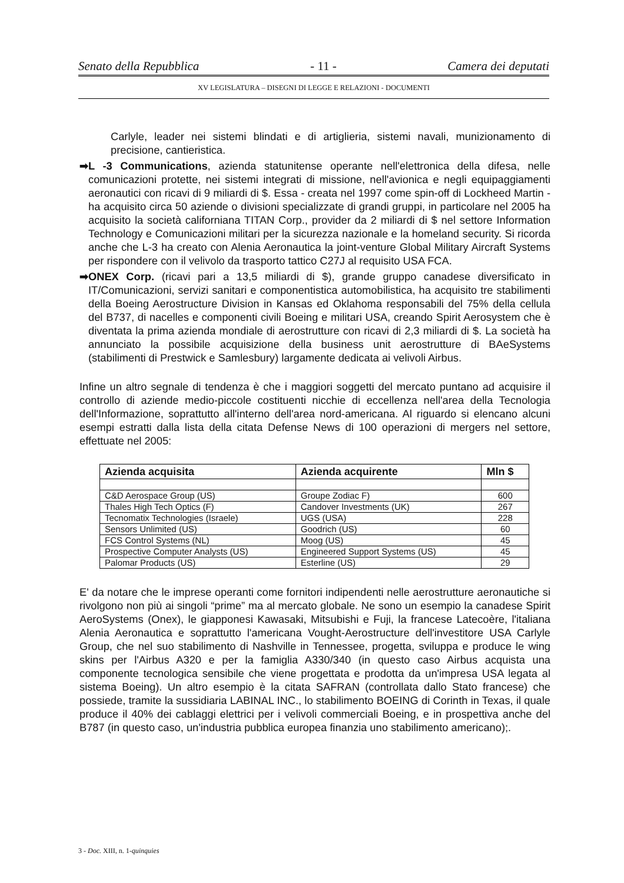Senato della Repubblica - 11 - Camera dei deputati
XV LEGISLATURA – DISEGNI DI LEGGE E RELAZIONI - DOCUMENTI
Carlyle, leader nei sistemi blindati e di artiglieria, sistemi navali, munizionamento di precisione, cantieristica.
➡ L -3 Communications, azienda statunitense operante nell'elettronica della difesa, nelle comunicazioni protette, nei sistemi integrati di missione, nell'avionica e negli equipaggiamenti aeronautici con ricavi di 9 miliardi di $. Essa - creata nel 1997 come spin-off di Lockheed Martin - ha acquisito circa 50 aziende o divisioni specializzate di grandi gruppi, in particolare nel 2005 ha acquisito la società californiana TITAN Corp., provider da 2 miliardi di $ nel settore Information Technology e Comunicazioni militari per la sicurezza nazionale e la homeland security. Si ricorda anche che L-3 ha creato con Alenia Aeronautica la joint-venture Global Military Aircraft Systems per rispondere con il velivolo da trasporto tattico C27J al requisito USA FCA.
➡ ONEX Corp. (ricavi pari a 13,5 miliardi di $), grande gruppo canadese diversificato in IT/Comunicazioni, servizi sanitari e componentistica automobilistica, ha acquisito tre stabilimenti della Boeing Aerostructure Division in Kansas ed Oklahoma responsabili del 75% della cellula del B737, di nacelles e componenti civili Boeing e militari USA, creando Spirit Aerosystem che è diventata la prima azienda mondiale di aerostrutture con ricavi di 2,3 miliardi di $. La società ha annunciato la possibile acquisizione della business unit aerostrutture di BAeSystems (stabilimenti di Prestwick e Samlesbury) largamente dedicata ai velivoli Airbus.
Infine un altro segnale di tendenza è che i maggiori soggetti del mercato puntano ad acquisire il controllo di aziende medio-piccole costituenti nicchie di eccellenza nell'area della Tecnologia dell'Informazione, soprattutto all'interno dell'area nord-americana. Al riguardo si elencano alcuni esempi estratti dalla lista della citata Defense News di 100 operazioni di mergers nel settore, effettuate nel 2005:
| Azienda acquisita | Azienda acquirente | Mln $ |
| --- | --- | --- |
| C&D Aerospace Group (US) | Groupe Zodiac F) | 600 |
| Thales High Tech Optics (F) | Candover Investments (UK) | 267 |
| Tecnomatix Technologies (Israele) | UGS (USA) | 228 |
| Sensors Unlimited (US) | Goodrich (US) | 60 |
| FCS Control Systems (NL) | Moog (US) | 45 |
| Prospective Computer Analysts (US) | Engineered Support Systems (US) | 45 |
| Palomar Products (US) | Esterline (US) | 29 |
E' da notare che le imprese operanti come fornitori indipendenti nelle aerostrutture aeronautiche si rivolgono non più ai singoli “prime” ma al mercato globale. Ne sono un esempio la canadese Spirit AeroSystems (Onex), le giapponesi Kawasaki, Mitsubishi e Fuji, la francese Latecoère, l'italiana Alenia Aeronautica e soprattutto l'americana Vought-Aerostructure dell'investitore USA Carlyle Group, che nel suo stabilimento di Nashville in Tennessee, progetta, sviluppa e produce le wing skins per l'Airbus A320 e per la famiglia A330/340 (in questo caso Airbus acquista una componente tecnologica sensibile che viene progettata e prodotta da un'impresa USA legata al sistema Boeing). Un altro esempio è la citata SAFRAN (controllata dallo Stato francese) che possiede, tramite la sussidiaria LABINAL INC., lo stabilimento BOEING di Corinth in Texas, il quale produce il 40% dei cablaggi elettrici per i velivoli commerciali Boeing, e in prospettiva anche del B787 (in questo caso, un'industria pubblica europea finanzia uno stabilimento americano);.
3 - Doc. XIII, n. 1-quinquies